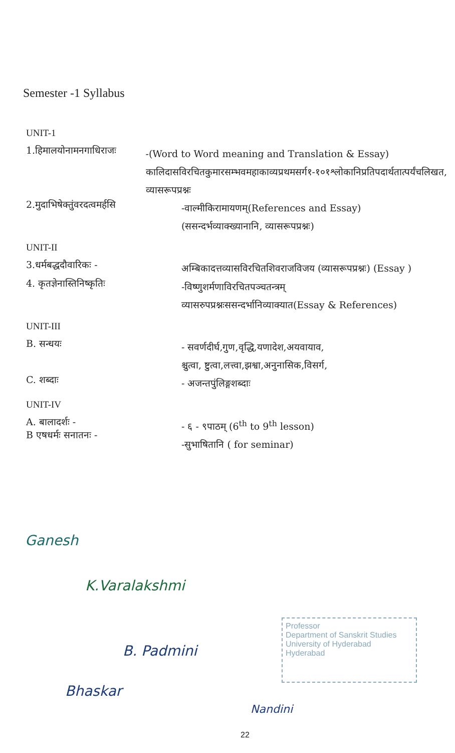Semester -1 Syllabus
UNIT-1
1.हिमालयोनामनगाधिराजः
-(Word to Word meaning and Translation & Essay)
कालिदासविरचितकुमारसम्भवमहाकाव्यप्रथमसर्ग१-१०१श्लोकानिप्रतिपदार्थतात्पर्यंचलिखत, व्यासरूपप्रश्नः
2.मुदाभिषेक्तुंवरदत्वमर्हसि
-वाल्मीकिरामायणम्(References and Essay)
(ससन्दर्भव्याक्ख्यानानि, व्यासरूपप्रश्नः)
UNIT-II
3.धर्मबद्धदौवारिकः -
अम्बिकादत्तव्यासविरचितशिवराजविजय (व्यासरूपप्रश्नः) (Essay )
4. कृतज्ञेनास्तिनिष्कृतिः
-विष्णुशर्मणाविरचितपञ्चतन्त्रम्
व्यासरुपप्रश्नःससन्दर्भानिव्याक्यात(Essay & References)
UNIT-III
B. सन्धयः
- सवर्णदीर्घ,गुण,वृद्धि,यणादेश,अयवायाव,
श्चुत्वा, ष्टुत्वा,लत्त्वा,झश्वा,अनुनासिक,विसर्ग,
C. शब्दाः
- अजन्तपुंलिङ्गशब्दाः
UNIT-IV
A. बालादर्शः -
B एषधर्मः सनातनः -
- ६ - ९पाठम् (6<sup>th</sup> to 9<sup>th</sup> lesson)
-सुभाषितानि ( for seminar)
Ganesh
K.Varalakshmi
B. Padmini
Bhaskar
Nandini
Professor
Department of Sanskrit Studies
University of Hyderabad
Hyderabad
22